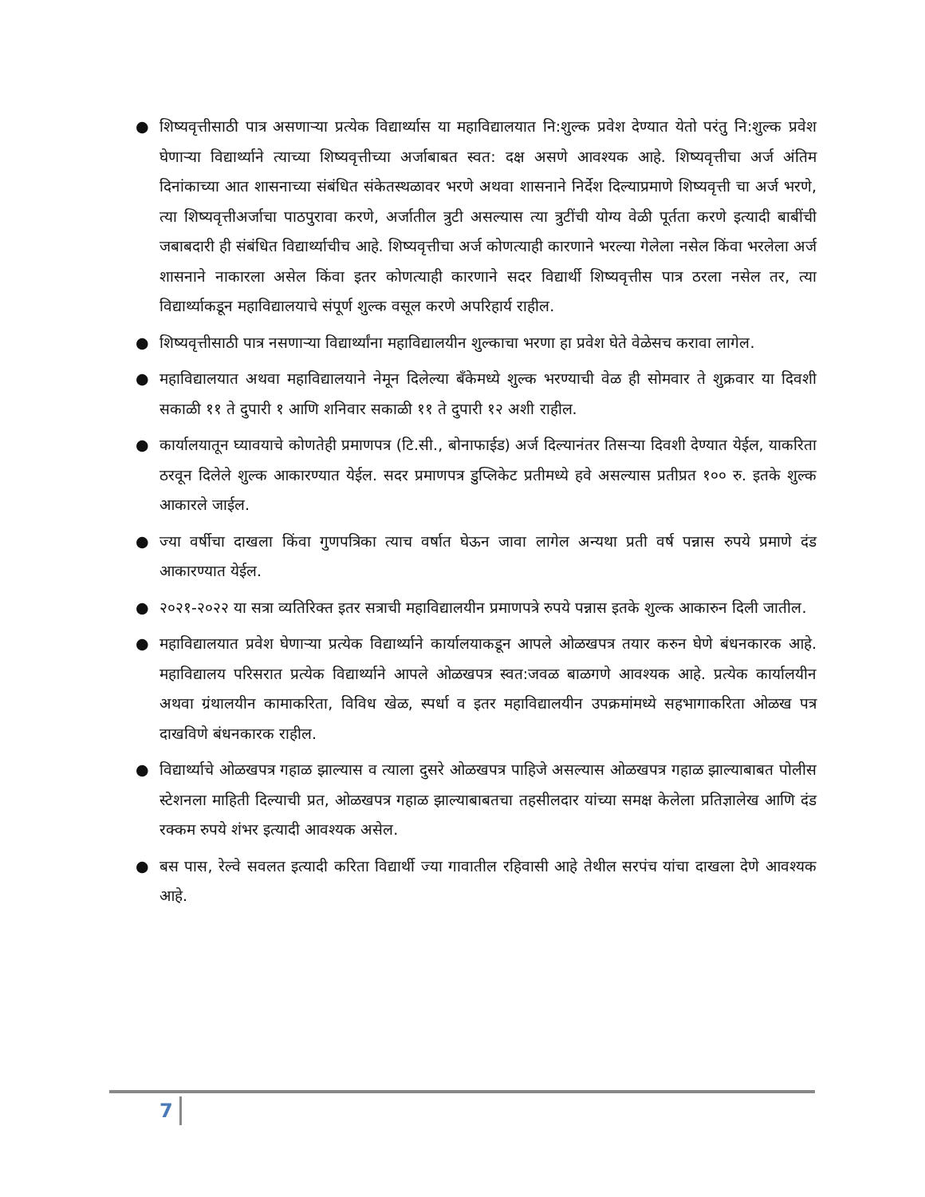● शिष्यवृत्तीसाठी पात्र असणाऱ्या प्रत्येक विद्यार्थ्यास या महाविद्यालयात नि:शुल्क प्रवेश देण्यात येतो परंतु नि:शुल्क प्रवेश घेणाऱ्या विद्यार्थ्याने त्याच्या शिष्यवृत्तीच्या अर्जाबाबत स्वत: दक्ष असणे आवश्यक आहे. शिष्यवृत्तीचा अर्ज अंतिम दिनांकाच्या आत शासनाच्या संबंधित संकेतस्थळावर भरणे अथवा शासनाने निर्देश दिल्याप्रमाणे शिष्यवृत्ती चा अर्ज भरणे, त्या शिष्यवृत्तीअर्जाचा पाठपुरावा करणे, अर्जातील त्रुटी असल्यास त्या त्रुटींची योग्य वेळी पूर्तता करणे इत्यादी बाबींची जबाबदारी ही संबंधित विद्यार्थ्याचीच आहे. शिष्यवृत्तीचा अर्ज कोणत्याही कारणाने भरल्या गेलेला नसेल किंवा भरलेला अर्ज शासनाने नाकारला असेल किंवा इतर कोणत्याही कारणाने सदर विद्यार्थी शिष्यवृत्तीस पात्र ठरला नसेल तर, त्या विद्यार्थ्याकडून महाविद्यालयाचे संपूर्ण शुल्क वसूल करणे अपरिहार्य राहील.
● शिष्यवृत्तीसाठी पात्र नसणाऱ्या विद्यार्थ्यांना महाविद्यालयीन शुल्काचा भरणा हा प्रवेश घेते वेळेसच करावा लागेल.
● महाविद्यालयात अथवा महाविद्यालयाने नेमून दिलेल्या बॅंकेमध्ये शुल्क भरण्याची वेळ ही सोमवार ते शुक्रवार या दिवशी सकाळी ११ ते दुपारी १ आणि शनिवार सकाळी ११ ते दुपारी १२ अशी राहील.
● कार्यालयातून घ्यावयाचे कोणतेही प्रमाणपत्र (टि.सी., बोनाफाईड) अर्ज दिल्यानंतर तिसऱ्या दिवशी देण्यात येईल, याकरिता ठरवून दिलेले शुल्क आकारण्यात येईल. सदर प्रमाणपत्र डुप्लिकेट प्रतीमध्ये हवे असल्यास प्रतीप्रत १०० रु. इतके शुल्क आकारले जाईल.
● ज्या वर्षीचा दाखला किंवा गुणपत्रिका त्याच वर्षात घेऊन जावा लागेल अन्यथा प्रती वर्ष पन्नास रुपये प्रमाणे दंड आकारण्यात येईल.
● २०२१-२०२२ या सत्रा व्यतिरिक्त इतर सत्राची महाविद्यालयीन प्रमाणपत्रे रुपये पन्नास इतके शुल्क आकारुन दिली जातील.
● महाविद्यालयात प्रवेश घेणाऱ्या प्रत्येक विद्यार्थ्याने कार्यालयाकडून आपले ओळखपत्र तयार करुन घेणे बंधनकारक आहे. महाविद्यालय परिसरात प्रत्येक विद्यार्थ्याने आपले ओळखपत्र स्वत:जवळ बाळगणे आवश्यक आहे. प्रत्येक कार्यालयीन अथवा ग्रंथालयीन कामाकरिता, विविध खेळ, स्पर्धा व इतर महाविद्यालयीन उपक्रमांमध्ये सहभागाकरिता ओळख पत्र दाखविणे बंधनकारक राहील.
● विद्यार्थ्याचे ओळखपत्र गहाळ झाल्यास व त्याला दुसरे ओळखपत्र पाहिजे असल्यास ओळखपत्र गहाळ झाल्याबाबत पोलीस स्टेशनला माहिती दिल्याची प्रत, ओळखपत्र गहाळ झाल्याबाबतचा तहसीलदार यांच्या समक्ष केलेला प्रतिज्ञालेख आणि दंड रक्कम रुपये शंभर इत्यादी आवश्यक असेल.
● बस पास, रेल्वे सवलत इत्यादी करिता विद्यार्थी ज्या गावातील रहिवासी आहे तेथील सरपंच यांचा दाखला देणे आवश्यक आहे.
7